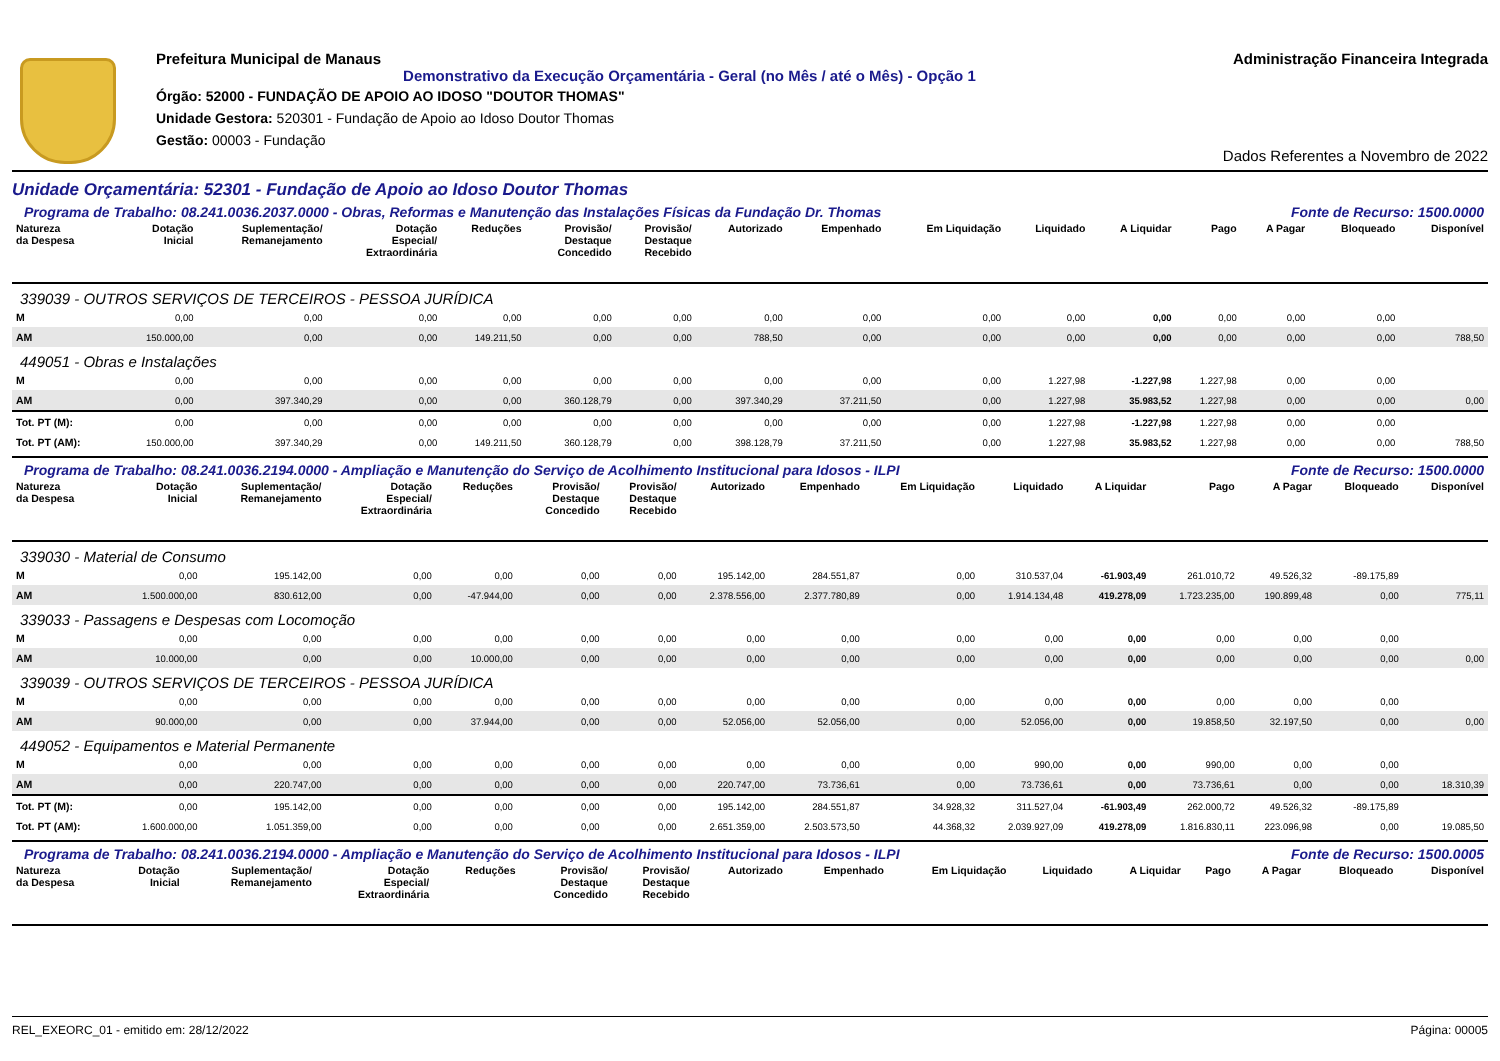Prefeitura Municipal de Manaus
Demonstrativo da Execução Orçamentária - Geral (no Mês / até o Mês) - Opção 1
Órgão: 52000 - FUNDAÇÃO DE APOIO AO IDOSO "DOUTOR THOMAS"
Unidade Gestora: 520301 - Fundação de Apoio ao Idoso Doutor Thomas
Gestão: 00003 - Fundação
Administração Financeira Integrada
Dados Referentes a Novembro de 2022
Unidade Orçamentária: 52301 - Fundação de Apoio ao Idoso Doutor Thomas
Programa de Trabalho: 08.241.0036.2037.0000 - Obras, Reformas e Manutenção das Instalações Físicas da Fundação Dr. Thomas Fonte de Recurso: 1500.0000
| Natureza da Despesa | Dotação Inicial | Suplementação/ Remanejamento | Dotação Especial/ Extraordinária | Reduções | Provisão/ Destaque Concedido | Provisão/ Destaque Recebido | Autorizado | Empenhado | Em Liquidação | Liquidado | A Liquidar | Pago | A Pagar | Bloqueado | Disponível |
| --- | --- | --- | --- | --- | --- | --- | --- | --- | --- | --- | --- | --- | --- | --- | --- |
| 339039 - OUTROS SERVIÇOS DE TERCEIROS - PESSOA JURÍDICA | | | | | | | | | | | | | | | |
| M | 0,00 | 0,00 | 0,00 | 0,00 | 0,00 | 0,00 | 0,00 | 0,00 | 0,00 | 0,00 | 0,00 | 0,00 | 0,00 | 0,00 | |
| AM | 150.000,00 | 0,00 | 0,00 | 149.211,50 | 0,00 | 0,00 | 788,50 | 0,00 | 0,00 | 0,00 | 0,00 | 0,00 | 0,00 | 0,00 | 788,50 |
| 449051 - Obras e Instalações | | | | | | | | | | | | | | | |
| M | 0,00 | 0,00 | 0,00 | 0,00 | 0,00 | 0,00 | 0,00 | 0,00 | 0,00 | 1.227,98 | -1.227,98 | 1.227,98 | 0,00 | 0,00 | |
| AM | 0,00 | 397.340,29 | 0,00 | 0,00 | 360.128,79 | 0,00 | 397.340,29 | 37.211,50 | 0,00 | 1.227,98 | 35.983,52 | 1.227,98 | 0,00 | 0,00 | 0,00 |
| Tot. PT (M): | 0,00 | 0,00 | 0,00 | 0,00 | 0,00 | 0,00 | 0,00 | 0,00 | 0,00 | 1.227,98 | -1.227,98 | 1.227,98 | 0,00 | 0,00 | |
| Tot. PT (AM): | 150.000,00 | 397.340,29 | 0,00 | 149.211,50 | 360.128,79 | 0,00 | 398.128,79 | 37.211,50 | 0,00 | 1.227,98 | 35.983,52 | 1.227,98 | 0,00 | 0,00 | 788,50 |
Programa de Trabalho: 08.241.0036.2194.0000 - Ampliação e Manutenção do Serviço de Acolhimento Institucional para Idosos - ILPI Fonte de Recurso: 1500.0000
| Natureza da Despesa | Dotação Inicial | Suplementação/ Remanejamento | Dotação Especial/ Extraordinária | Reduções | Provisão/ Destaque Concedido | Provisão/ Destaque Recebido | Autorizado | Empenhado | Em Liquidação | Liquidado | A Liquidar | Pago | A Pagar | Bloqueado | Disponível |
| --- | --- | --- | --- | --- | --- | --- | --- | --- | --- | --- | --- | --- | --- | --- | --- |
| 339030 - Material de Consumo | | | | | | | | | | | | | | | |
| M | 0,00 | 195.142,00 | 0,00 | 0,00 | 0,00 | 0,00 | 195.142,00 | 284.551,87 | 0,00 | 310.537,04 | -61.903,49 | 261.010,72 | 49.526,32 | -89.175,89 | |
| AM | 1.500.000,00 | 830.612,00 | 0,00 | -47.944,00 | 0,00 | 0,00 | 2.378.556,00 | 2.377.780,89 | 0,00 | 1.914.134,48 | 419.278,09 | 1.723.235,00 | 190.899,48 | 0,00 | 775,11 |
| 339033 - Passagens e Despesas com Locomoção | | | | | | | | | | | | | | | |
| M | 0,00 | 0,00 | 0,00 | 0,00 | 0,00 | 0,00 | 0,00 | 0,00 | 0,00 | 0,00 | 0,00 | 0,00 | 0,00 | 0,00 | |
| AM | 10.000,00 | 0,00 | 0,00 | 10.000,00 | 0,00 | 0,00 | 0,00 | 0,00 | 0,00 | 0,00 | 0,00 | 0,00 | 0,00 | 0,00 | 0,00 |
| 339039 - OUTROS SERVIÇOS DE TERCEIROS - PESSOA JURÍDICA | | | | | | | | | | | | | | | |
| M | 0,00 | 0,00 | 0,00 | 0,00 | 0,00 | 0,00 | 0,00 | 0,00 | 0,00 | 0,00 | 0,00 | 0,00 | 0,00 | 0,00 | |
| AM | 90.000,00 | 0,00 | 0,00 | 37.944,00 | 0,00 | 0,00 | 52.056,00 | 52.056,00 | 0,00 | 52.056,00 | 0,00 | 19.858,50 | 32.197,50 | 0,00 | 0,00 |
| 449052 - Equipamentos e Material Permanente | | | | | | | | | | | | | | | |
| M | 0,00 | 0,00 | 0,00 | 0,00 | 0,00 | 0,00 | 0,00 | 0,00 | 0,00 | 990,00 | 0,00 | 990,00 | 0,00 | 0,00 | |
| AM | 0,00 | 220.747,00 | 0,00 | 0,00 | 0,00 | 0,00 | 220.747,00 | 73.736,61 | 0,00 | 73.736,61 | 0,00 | 73.736,61 | 0,00 | 0,00 | 18.310,39 |
| Tot. PT (M): | 0,00 | 195.142,00 | 0,00 | 0,00 | 0,00 | 0,00 | 195.142,00 | 284.551,87 | 34.928,32 | 311.527,04 | -61.903,49 | 262.000,72 | 49.526,32 | -89.175,89 | |
| Tot. PT (AM): | 1.600.000,00 | 1.051.359,00 | 0,00 | 0,00 | 0,00 | 0,00 | 2.651.359,00 | 2.503.573,50 | 44.368,32 | 2.039.927,09 | 419.278,09 | 1.816.830,11 | 223.096,98 | 0,00 | 19.085,50 |
Programa de Trabalho: 08.241.0036.2194.0000 - Ampliação e Manutenção do Serviço de Acolhimento Institucional para Idosos - ILPI Fonte de Recurso: 1500.0005
| Natureza da Despesa | Dotação Inicial | Suplementação/ Remanejamento | Dotação Especial/ Extraordinária | Reduções | Provisão/ Destaque Concedido | Provisão/ Destaque Recebido | Autorizado | Empenhado | Em Liquidação | Liquidado | A Liquidar | Pago | A Pagar | Bloqueado | Disponível |
| --- | --- | --- | --- | --- | --- | --- | --- | --- | --- | --- | --- | --- | --- | --- | --- |
REL_EXEORC_01 - emitido em: 28/12/2022 Página: 00005